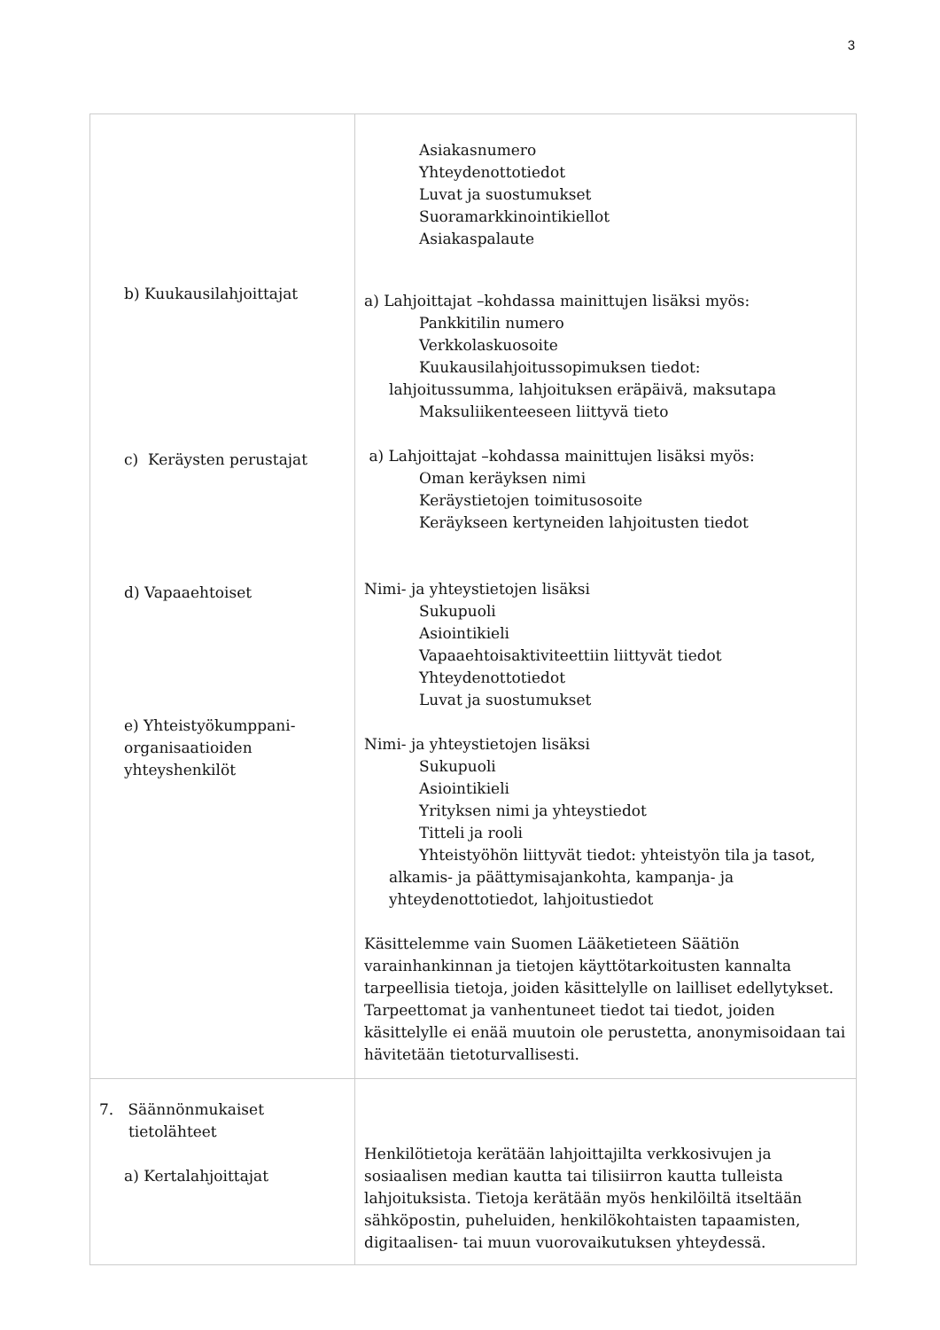3
| b) Kuukausilahjoittajat c) Keräysten perustajat d) Vapaaehtoiset e) Yhteistyökumppani- organisaatioiden yhteyshenkilöt | Asiakasnumero Yhteydenottotiedot Luvat ja suostumukset Suoramarkkinointikiellot Asiakaspalaute a) Lahjoittajat –kohdassa mainittujen lisäksi myös: Pankkitilin numero Verkkolaskuosoite Kuukausilahjoitussopimuksen tiedot: lahjoitussumma, lahjoituksen eräpäivä, maksutapa Maksuliikenteeseen liittyvä tieto a) Lahjoittajat –kohdassa mainittujen lisäksi myös: Oman keräyksen nimi Keräystietojen toimitusosoite Keräykseen kertyneiden lahjoitusten tiedot Nimi- ja yhteystietojen lisäksi Sukupuoli Asiointikieli Vapaaehtoisaktiviteettiin liittyvät tiedot Yhteydenottotiedot Luvat ja suostumukset Nimi- ja yhteystietojen lisäksi Sukupuoli Asiointikieli Yrityksen nimi ja yhteystiedot Titteli ja rooli Yhteistyöhön liittyvät tiedot: yhteistyön tila ja tasot, alkamis- ja päättymisajankohta, kampanja- ja yhteydenottotiedot, lahjoitustiedot Käsittelemme vain Suomen Lääketieteen Säätiön varainhankinnan ja tietojen käyttötarkoitusten kannalta tarpeellisia tietoja, joiden käsittelylle on lailliset edellytykset. Tarpeettomat ja vanhentuneet tiedot tai tiedot, joiden käsittelylle ei enää muutoin ole perustetta, anonymisoidaan tai hävitetään tietoturvallisesti. |
| 7. Säännönmukaiset tietolähteet a) Kertalahjoittajat | Henkilötietoja kerätään lahjoittajilta verkkosivujen ja sosiaalisen median kautta tai tilisiirron kautta tulleista lahjoituksista. Tietoja kerätään myös henkilöiltä itseltään sähköpostin, puheluiden, henkilökohtaisten tapaamisten, digitaalisen- tai muun vuorovaikutuksen yhteydessä. |